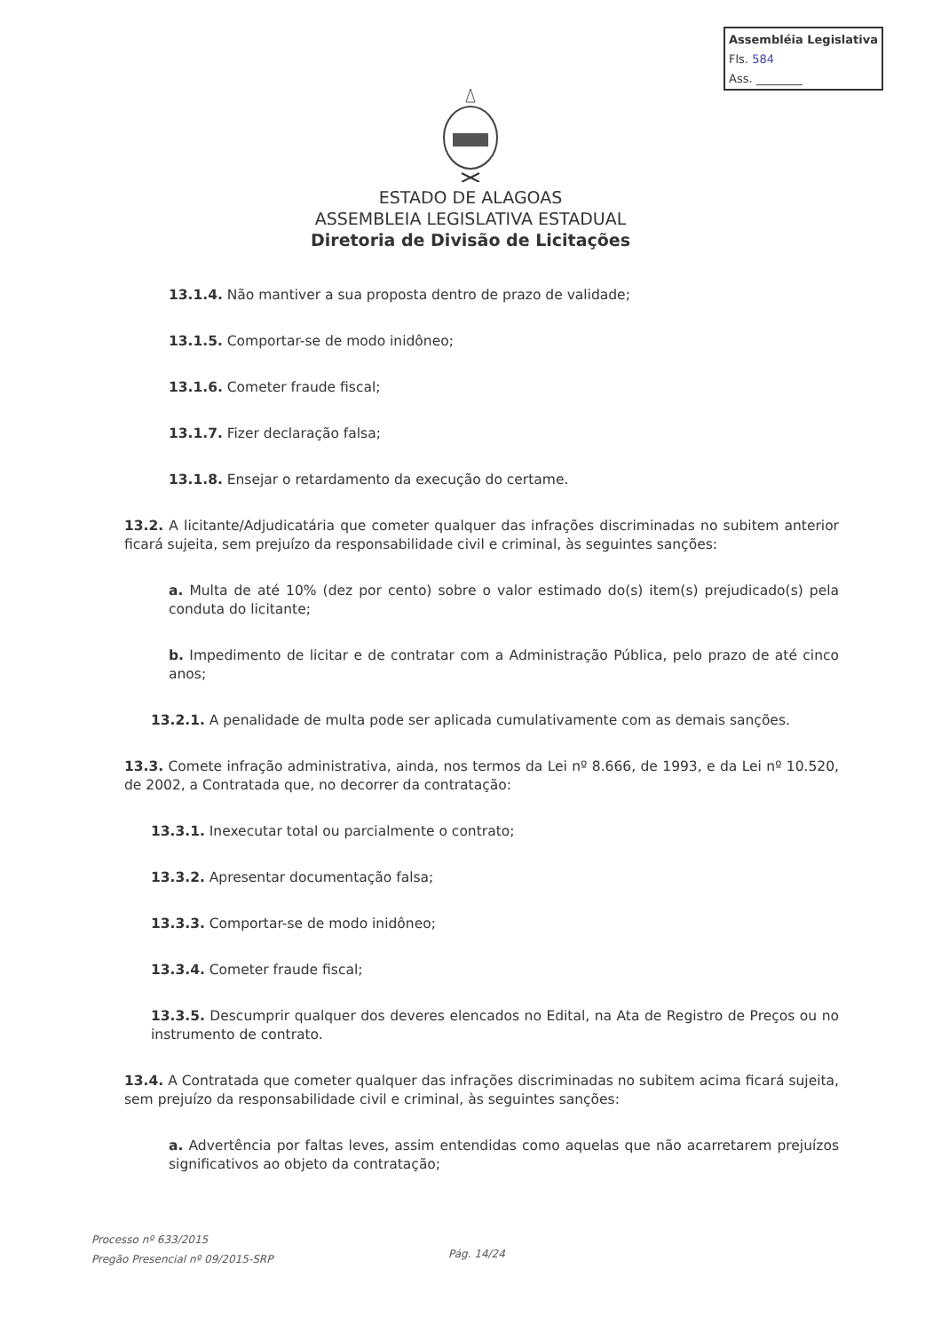Assembléia Legislativa
Fls. 584
Ass. ________
ESTADO DE ALAGOAS
ASSEMBLEIA LEGISLATIVA ESTADUAL
Diretoria de Divisão de Licitações
13.1.4. Não mantiver a sua proposta dentro de prazo de validade;
13.1.5. Comportar-se de modo inidôneo;
13.1.6. Cometer fraude fiscal;
13.1.7. Fizer declaração falsa;
13.1.8. Ensejar o retardamento da execução do certame.
13.2. A licitante/Adjudicatária que cometer qualquer das infrações discriminadas no subitem anterior ficará sujeita, sem prejuízo da responsabilidade civil e criminal, às seguintes sanções:
a. Multa de até 10% (dez por cento) sobre o valor estimado do(s) item(s) prejudicado(s) pela conduta do licitante;
b. Impedimento de licitar e de contratar com a Administração Pública, pelo prazo de até cinco anos;
13.2.1. A penalidade de multa pode ser aplicada cumulativamente com as demais sanções.
13.3. Comete infração administrativa, ainda, nos termos da Lei nº 8.666, de 1993, e da Lei nº 10.520, de 2002, a Contratada que, no decorrer da contratação:
13.3.1. Inexecutar total ou parcialmente o contrato;
13.3.2. Apresentar documentação falsa;
13.3.3. Comportar-se de modo inidôneo;
13.3.4. Cometer fraude fiscal;
13.3.5. Descumprir qualquer dos deveres elencados no Edital, na Ata de Registro de Preços ou no instrumento de contrato.
13.4. A Contratada que cometer qualquer das infrações discriminadas no subitem acima ficará sujeita, sem prejuízo da responsabilidade civil e criminal, às seguintes sanções:
a. Advertência por faltas leves, assim entendidas como aquelas que não acarretarem prejuízos significativos ao objeto da contratação;
Processo nº 633/2015
Pregão Presencial nº 09/2015-SRP
Pág. 14/24